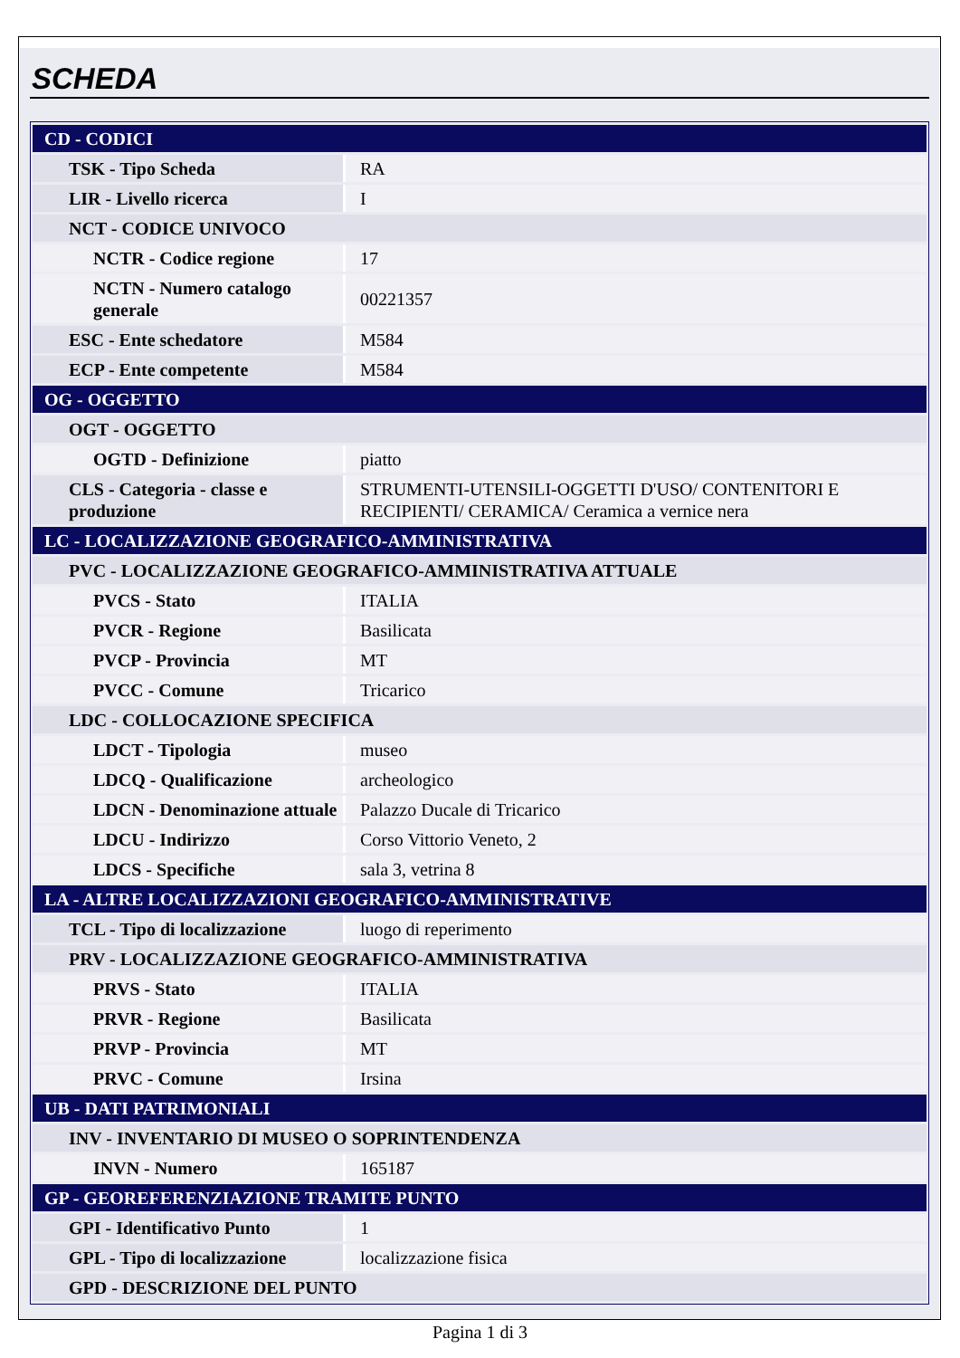SCHEDA
| CD - CODICI | |
| TSK - Tipo Scheda | RA |
| LIR - Livello ricerca | I |
| NCT - CODICE UNIVOCO | |
| NCTR - Codice regione | 17 |
| NCTN - Numero catalogo generale | 00221357 |
| ESC - Ente schedatore | M584 |
| ECP - Ente competente | M584 |
| OG - OGGETTO | |
| OGT - OGGETTO | |
| OGTD - Definizione | piatto |
| CLS - Categoria - classe e produzione | STRUMENTI-UTENSILI-OGGETTI D'USO/ CONTENITORI E RECIPIENTI/ CERAMICA/ Ceramica a vernice nera |
| LC - LOCALIZZAZIONE GEOGRAFICO-AMMINISTRATIVA | |
| PVC - LOCALIZZAZIONE GEOGRAFICO-AMMINISTRATIVA ATTUALE | |
| PVCS - Stato | ITALIA |
| PVCR - Regione | Basilicata |
| PVCP - Provincia | MT |
| PVCC - Comune | Tricarico |
| LDC - COLLOCAZIONE SPECIFICA | |
| LDCT - Tipologia | museo |
| LDCQ - Qualificazione | archeologico |
| LDCN - Denominazione attuale | Palazzo Ducale di Tricarico |
| LDCU - Indirizzo | Corso Vittorio Veneto, 2 |
| LDCS - Specifiche | sala 3, vetrina 8 |
| LA - ALTRE LOCALIZZAZIONI GEOGRAFICO-AMMINISTRATIVE | |
| TCL - Tipo di localizzazione | luogo di reperimento |
| PRV - LOCALIZZAZIONE GEOGRAFICO-AMMINISTRATIVA | |
| PRVS - Stato | ITALIA |
| PRVR - Regione | Basilicata |
| PRVP - Provincia | MT |
| PRVC - Comune | Irsina |
| UB - DATI PATRIMONIALI | |
| INV - INVENTARIO DI MUSEO O SOPRINTENDENZA | |
| INVN - Numero | 165187 |
| GP - GEOREFERENZIAZIONE TRAMITE PUNTO | |
| GPI - Identificativo Punto | 1 |
| GPL - Tipo di localizzazione | localizzazione fisica |
| GPD - DESCRIZIONE DEL PUNTO | |
Pagina 1 di 3